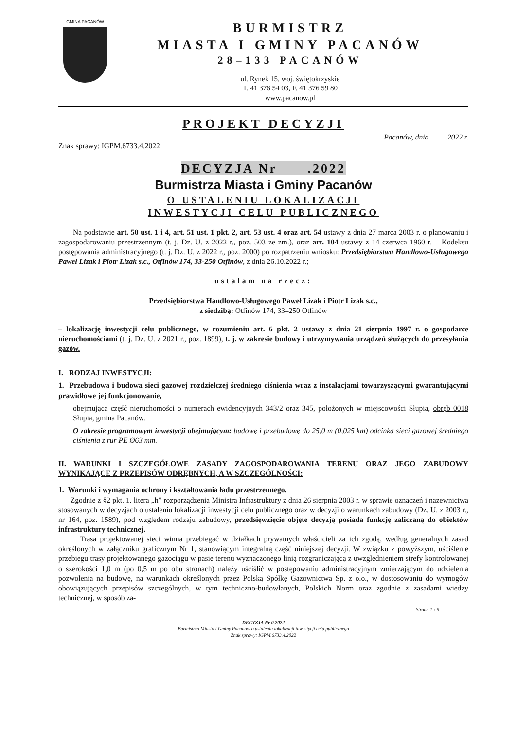GMINA PACANÓW
BURMISTRZ
MIASTA I GMINY PACANÓW
28–133 PACANÓW
ul. Rynek 15, woj. świętokrzyskie
T. 41 376 54 03, F. 41 376 59 80
www.pacanow.pl
PROJEKT DECYZJI
Znak sprawy: IGPM.6733.4.2022 Pacanów, dnia .2022 r.
DECYZJA Nr .2022
Burmistrza Miasta i Gminy Pacanów
O USTALENIU LOKALIZACJI
INWESTYCJI CELU PUBLICZNEGO
Na podstawie art. 50 ust. 1 i 4, art. 51 ust. 1 pkt. 2, art. 53 ust. 4 oraz art. 54 ustawy z dnia 27 marca 2003 r. o planowaniu i zagospodarowaniu przestrzennym (t. j. Dz. U. z 2022 r., poz. 503 ze zm.), oraz art. 104 ustawy z 14 czerwca 1960 r. – Kodeksu postępowania administracyjnego (t. j. Dz. U. z 2022 r., poz. 2000) po rozpatrzeniu wniosku: Przedsiębiorstwa Handlowo-Usługowego Paweł Lizak i Piotr Lizak s.c., Otfinów 174, 33-250 Otfinów, z dnia 26.10.2022 r.;
ustalam na rzecz:
Przedsiębiorstwa Handlowo-Usługowego Paweł Lizak i Piotr Lizak s.c.,
z siedzibą: Otfinów 174, 33–250 Otfinów
– lokalizację inwestycji celu publicznego, w rozumieniu art. 6 pkt. 2 ustawy z dnia 21 sierpnia 1997 r. o gospodarce nieruchomościami (t. j. Dz. U. z 2021 r., poz. 1899), t. j. w zakresie budowy i utrzymywania urządzeń służących do przesyłania gazów.
I. RODZAJ INWESTYCJI:
1. Przebudowa i budowa sieci gazowej rozdzielczej średniego ciśnienia wraz z instalacjami towarzyszącymi gwarantującymi prawidłowe jej funkcjonowanie,
obejmująca część nieruchomości o numerach ewidencyjnych 343/2 oraz 345, położonych w miejscowości Słupia, obręb 0018 Słupia, gmina Pacanów.
O zakresie programowym inwestycji obejmującym: budowę i przebudowę do 25,0 m (0,025 km) odcinka sieci gazowej średniego ciśnienia z rur PE Ø63 mm.
II. WARUNKI I SZCZEGÓŁOWE ZASADY ZAGOSPODAROWANIA TERENU ORAZ JEGO ZABUDOWY WYNIKAJĄCE Z PRZEPISÓW ODRĘBNYCH, A W SZCZEGÓLNOŚCI:
1. Warunki i wymagania ochrony i kształtowania ładu przestrzennego.
Zgodnie z §2 pkt. 1, litera „h” rozporządzenia Ministra Infrastruktury z dnia 26 sierpnia 2003 r. w sprawie oznaczeń i nazewnictwa stosowanych w decyzjach o ustaleniu lokalizacji inwestycji celu publicznego oraz w decyzji o warunkach zabudowy (Dz. U. z 2003 r., nr 164, poz. 1589), pod względem rodzaju zabudowy, przedsięwzięcie objęte decyzją posiada funkcję zaliczaną do obiektów infrastruktury technicznej.
Trasa projektowanej sieci winna przebiegać w działkach prywatnych właścicieli za ich zgodą, według generalnych zasad określonych w załączniku graficznym Nr 1, stanowiącym integralną część niniejszej decyzji. W związku z powyższym, uściślenie przebiegu trasy projektowanego gazociągu w pasie terenu wyznaczonego linią rozgraniczającą z uwzględnieniem strefy kontrolowanej o szerokości 1,0 m (po 0,5 m po obu stronach) należy uściślić w postępowaniu administracyjnym zmierzającym do udzielenia pozwolenia na budowę, na warunkach określonych przez Polską Spółkę Gazownictwa Sp. z o.o., w dostosowaniu do wymogów obowiązujących przepisów szczególnych, w tym techniczno-budowlanych, Polskich Norm oraz zgodnie z zasadami wiedzy technicznej, w sposób za-
Strona 1 z 5
DECYZJA Nr 0.2022
Burmistrza Miasta i Gminy Pacanów o ustaleniu lokalizacji inwestycji celu publicznego
Znak sprawy: IGPM.6733.4.2022